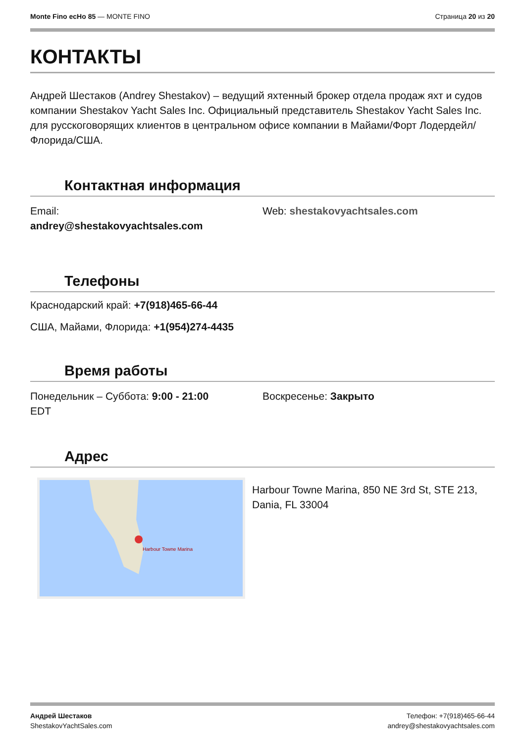Monte Fino ecHo 85 — MONTE FINO
Страница 20 из 20
КОНТАКТЫ
Андрей Шестаков (Andrey Shestakov) – ведущий яхтенный брокер отдела продаж яхт и судов компании Shestakov Yacht Sales Inc. Официальный представитель Shestakov Yacht Sales Inc. для русскоговорящих клиентов в центральном офисе компании в Майами/Форт Лодердейл/Флорида/США.
Контактная информация
Email:
andrey@shestakovyachtsales.com
Web: shestakovyachtsales.com
Телефоны
Краснодарский край: +7(918)465-66-44
США, Майами, Флорида: +1(954)274-4435
Время работы
Понедельник – Суббота: 9:00 - 21:00
EDT
Воскресенье: Закрыто
Адрес
Harbour Towne Marina
Harbour Towne Marina, 850 NE 3rd St, STE 213, Dania, FL 33004
Андрей Шестаков
ShestakovYachtSales.com
Телефон: +7(918)465-66-44
andrey@shestakovyachtsales.com